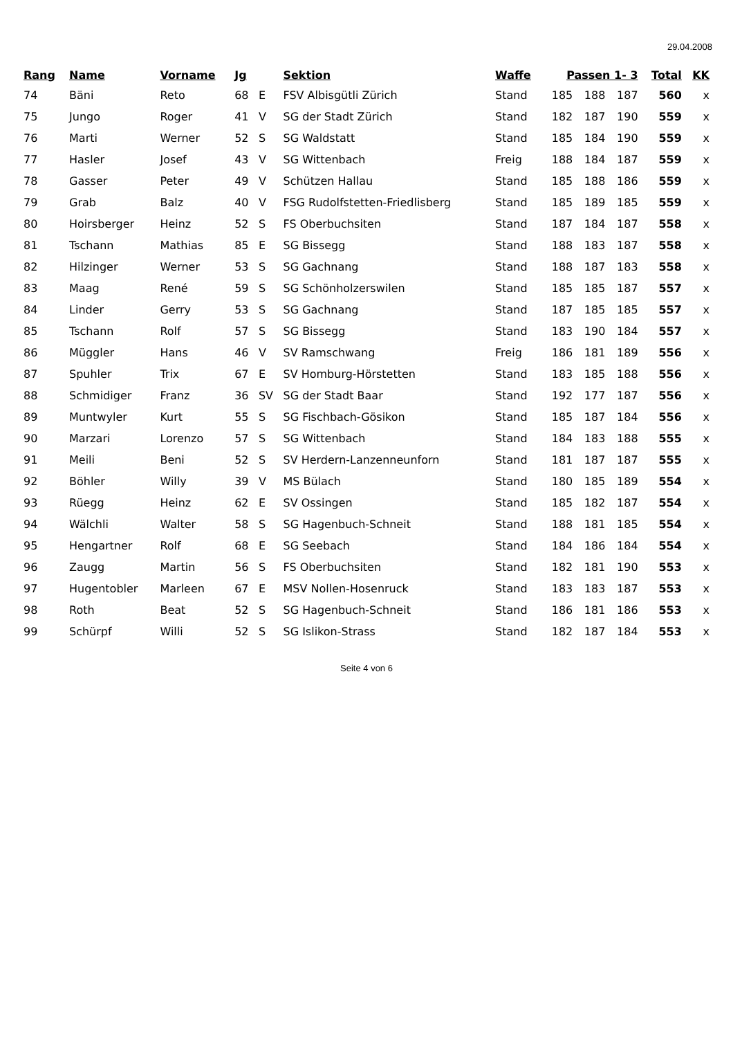29.04.2008
| Rang | Name | Vorname | Jg | | Sektion | Waffe | Passen 1- 3 | | | Total | KK |
| --- | --- | --- | --- | --- | --- | --- | --- | --- | --- | --- | --- |
| 74 | Bäni | Reto | 68 | E | FSV Albisgütli Zürich | Stand | 185 | 188 | 187 | 560 | x |
| 75 | Jungo | Roger | 41 | V | SG der Stadt Zürich | Stand | 182 | 187 | 190 | 559 | x |
| 76 | Marti | Werner | 52 | S | SG Waldstatt | Stand | 185 | 184 | 190 | 559 | x |
| 77 | Hasler | Josef | 43 | V | SG Wittenbach | Freig | 188 | 184 | 187 | 559 | x |
| 78 | Gasser | Peter | 49 | V | Schützen Hallau | Stand | 185 | 188 | 186 | 559 | x |
| 79 | Grab | Balz | 40 | V | FSG Rudolfstetten-Friedlisberg | Stand | 185 | 189 | 185 | 559 | x |
| 80 | Hoirsberger | Heinz | 52 | S | FS Oberbuchsiten | Stand | 187 | 184 | 187 | 558 | x |
| 81 | Tschann | Mathias | 85 | E | SG Bissegg | Stand | 188 | 183 | 187 | 558 | x |
| 82 | Hilzinger | Werner | 53 | S | SG Gachnang | Stand | 188 | 187 | 183 | 558 | x |
| 83 | Maag | René | 59 | S | SG Schönholzerswilen | Stand | 185 | 185 | 187 | 557 | x |
| 84 | Linder | Gerry | 53 | S | SG Gachnang | Stand | 187 | 185 | 185 | 557 | x |
| 85 | Tschann | Rolf | 57 | S | SG Bissegg | Stand | 183 | 190 | 184 | 557 | x |
| 86 | Müggler | Hans | 46 | V | SV Ramschwang | Freig | 186 | 181 | 189 | 556 | x |
| 87 | Spuhler | Trix | 67 | E | SV Homburg-Hörstetten | Stand | 183 | 185 | 188 | 556 | x |
| 88 | Schmidiger | Franz | 36 | SV | SG der Stadt Baar | Stand | 192 | 177 | 187 | 556 | x |
| 89 | Muntwyler | Kurt | 55 | S | SG Fischbach-Gösikon | Stand | 185 | 187 | 184 | 556 | x |
| 90 | Marzari | Lorenzo | 57 | S | SG Wittenbach | Stand | 184 | 183 | 188 | 555 | x |
| 91 | Meili | Beni | 52 | S | SV Herdern-Lanzenneunforn | Stand | 181 | 187 | 187 | 555 | x |
| 92 | Böhler | Willy | 39 | V | MS Bülach | Stand | 180 | 185 | 189 | 554 | x |
| 93 | Rüegg | Heinz | 62 | E | SV Ossingen | Stand | 185 | 182 | 187 | 554 | x |
| 94 | Wälchli | Walter | 58 | S | SG Hagenbuch-Schneit | Stand | 188 | 181 | 185 | 554 | x |
| 95 | Hengartner | Rolf | 68 | E | SG Seebach | Stand | 184 | 186 | 184 | 554 | x |
| 96 | Zaugg | Martin | 56 | S | FS Oberbuchsiten | Stand | 182 | 181 | 190 | 553 | x |
| 97 | Hugentobler | Marleen | 67 | E | MSV Nollen-Hosenruck | Stand | 183 | 183 | 187 | 553 | x |
| 98 | Roth | Beat | 52 | S | SG Hagenbuch-Schneit | Stand | 186 | 181 | 186 | 553 | x |
| 99 | Schürpf | Willi | 52 | S | SG Islikon-Strass | Stand | 182 | 187 | 184 | 553 | x |
Seite 4 von 6